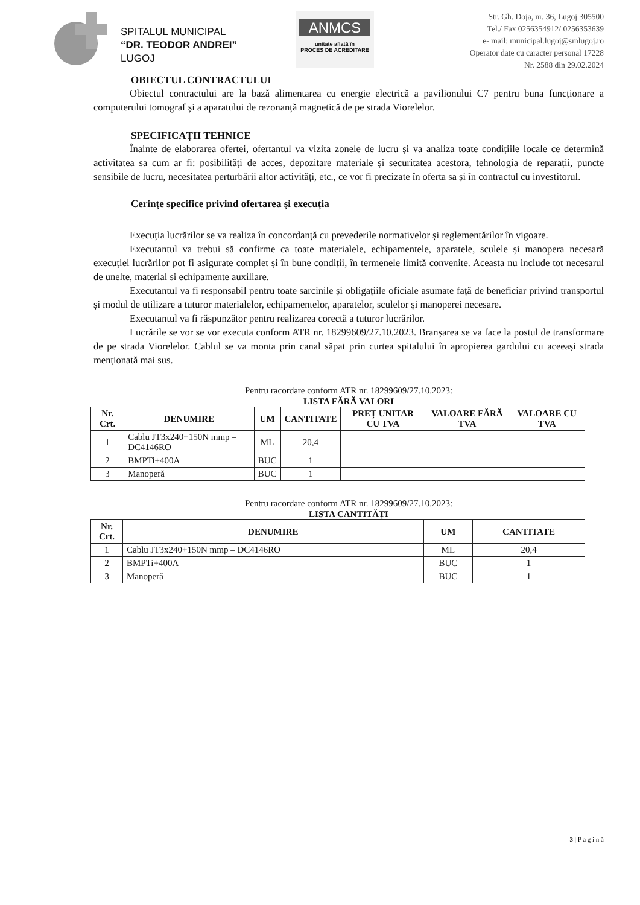SPITALUL MUNICIPAL
“DR. TEODOR ANDREI”
LUGOJ
ANMCS
unitate aflată în
PROCES DE ACREDITARE
Str. Gh. Doja, nr. 36, Lugoj 305500
Tel./ Fax 0256354912/ 0256353639
e- mail: municipal.lugoj@smlugoj.ro
Operator date cu caracter personal 17228
Nr. 2588 din 29.02.2024
OBIECTUL CONTRACTULUI
Obiectul contractului are la bază alimentarea cu energie electrică a pavilionului C7 pentru buna funcționare a computerului tomograf și a aparatului de rezonanță magnetică de pe strada Viorelelor.
SPECIFICAȚII TEHNICE
Înainte de elaborarea ofertei, ofertantul va vizita zonele de lucru și va analiza toate condițiile locale ce determină activitatea sa cum ar fi: posibilități de acces, depozitare materiale și securitatea acestora, tehnologia de reparații, puncte sensibile de lucru, necesitatea perturbării altor activități, etc., ce vor fi precizate în oferta sa și în contractul cu investitorul.
Cerințe specifice privind ofertarea și execuția
Execuția lucrărilor se va realiza în concordanță cu prevederile normativelor și reglementărilor în vigoare.
Executantul va trebui să confirme ca toate materialele, echipamentele, aparatele, sculele și manopera necesară execuției lucrărilor pot fi asigurate complet și în bune condiții, în termenele limită convenite. Aceasta nu include tot necesarul de unelte, material si echipamente auxiliare.
Executantul va fi responsabil pentru toate sarcinile și obligațiile oficiale asumate față de beneficiar privind transportul și modul de utilizare a tuturor materialelor, echipamentelor, aparatelor, sculelor și manoperei necesare.
Executantul va fi răspunzător pentru realizarea corectă a tuturor lucrărilor.
Lucrările se vor se vor executa conform ATR nr. 18299609/27.10.2023. Branșarea se va face la postul de transformare de pe strada Viorelelor. Cablul se va monta prin canal săpat prin curtea spitalului în apropierea gardului cu aceeași strada menționată mai sus.
Pentru racordare conform ATR nr. 18299609/27.10.2023:
LISTA FĂRĂ VALORI
| Nr. Crt. | DENUMIRE | UM | CANTITATE | PREȚ UNITAR CU TVA | VALOARE FĂRĂ TVA | VALOARE CU TVA |
| --- | --- | --- | --- | --- | --- | --- |
| 1 | Cablu JT3x240+150N mmp – DC4146RO | ML | 20,4 | | | |
| 2 | BMPTi+400A | BUC | 1 | | | |
| 3 | Manoperă | BUC | 1 | | | |
Pentru racordare conform ATR nr. 18299609/27.10.2023:
LISTA CANTITĂȚI
| Nr. Crt. | DENUMIRE | UM | CANTITATE |
| --- | --- | --- | --- |
| 1 | Cablu JT3x240+150N mmp – DC4146RO | ML | 20,4 |
| 2 | BMPTi+400A | BUC | 1 |
| 3 | Manoperă | BUC | 1 |
3 | P a g i n ă